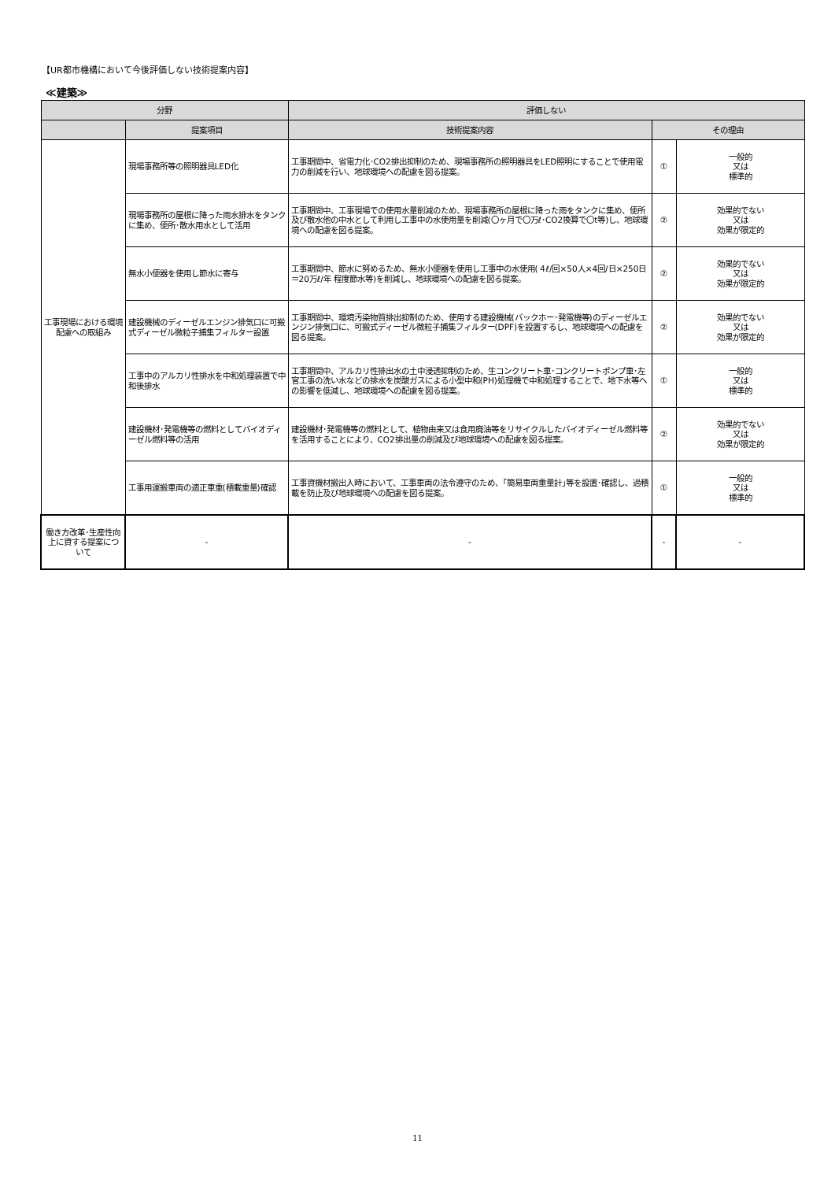【UR都市機構において今後評価しない技術提案内容】
≪建築≫
| 分野 | | 評価しない | | |
| --- | --- | --- | --- | --- |
| | 提案項目 | 技術提案内容 | その理由 | |
| 工事現場における環境配慮への取組み | 現場事務所等の照明器具LED化 | 工事期間中、省電力化･CO2排出抑制のため、現場事務所の照明器具をLED照明にすることで使用電力の削減を行い、地球環境への配慮を図る提案。 | ① | 一般的 又は 標準的 |
| | 現場事務所の屋根に降った雨水排水をタンクに集め、便所･散水用水として活用 | 工事期間中、工事現場での使用水量削減のため、現場事務所の屋根に降った雨をタンクに集め、便所及び散水他の中水として利用し工事中の水使用量を削減(〇ヶ月で〇万ℓ･CO2換算で〇t等)し、地球環境への配慮を図る提案。 | ② | 効果的でない 又は 効果が限定的 |
| | 無水小便器を使用し節水に寄与 | 工事期間中、節水に努めるため、無水小便器を使用し工事中の水使用(４ℓ/回×50人×4回/日×250日＝20万ℓ/年 程度節水等)を削減し、地球環境への配慮を図る提案。 | ② | 効果的でない 又は 効果が限定的 |
| | 建設機械のディーゼルエンジン排気口に可搬式ディーゼル微粒子捕集フィルター設置 | 工事期間中、環境汚染物質排出抑制のため、使用する建設機械(バックホー･発電機等)のディーゼルエンジン排気口に、可搬式ディーゼル微粒子捕集フィルター(DPF)を設置するし、地球環境への配慮を図る提案。 | ② | 効果的でない 又は 効果が限定的 |
| | 工事中のアルカリ性排水を中和処理装置で中和後排水 | 工事期間中、アルカリ性排出水の土中浸透抑制のため、生コンクリート車･コンクリートポンプ車･左官工事の洗い水などの排水を炭酸ガスによる小型中和(PH)処理機で中和処理することで、地下水等への影響を低減し、地球環境への配慮を図る提案。 | ① | 一般的 又は 標準的 |
| | 建設機材･発電機等の燃料としてバイオディーゼル燃料等の活用 | 建設機材･発電機等の燃料として、植物由来又は食用廃油等をリサイクルしたバイオディーゼル燃料等を活用することにより、CO2排出量の削減及び地球環境への配慮を図る提案。 | ② | 効果的でない 又は 効果が限定的 |
| | 工事用運搬車両の適正車重(積載重量)確認 | 工事資機材搬出入時において、工事車両の法令遵守のため、｢簡易車両重量計｣等を設置･確認し、過積載を防止及び地球環境への配慮を図る提案。 | ① | 一般的 又は 標準的 |
| 働き方改革･生産性向上に資する提案について | - | - | - | - |
11